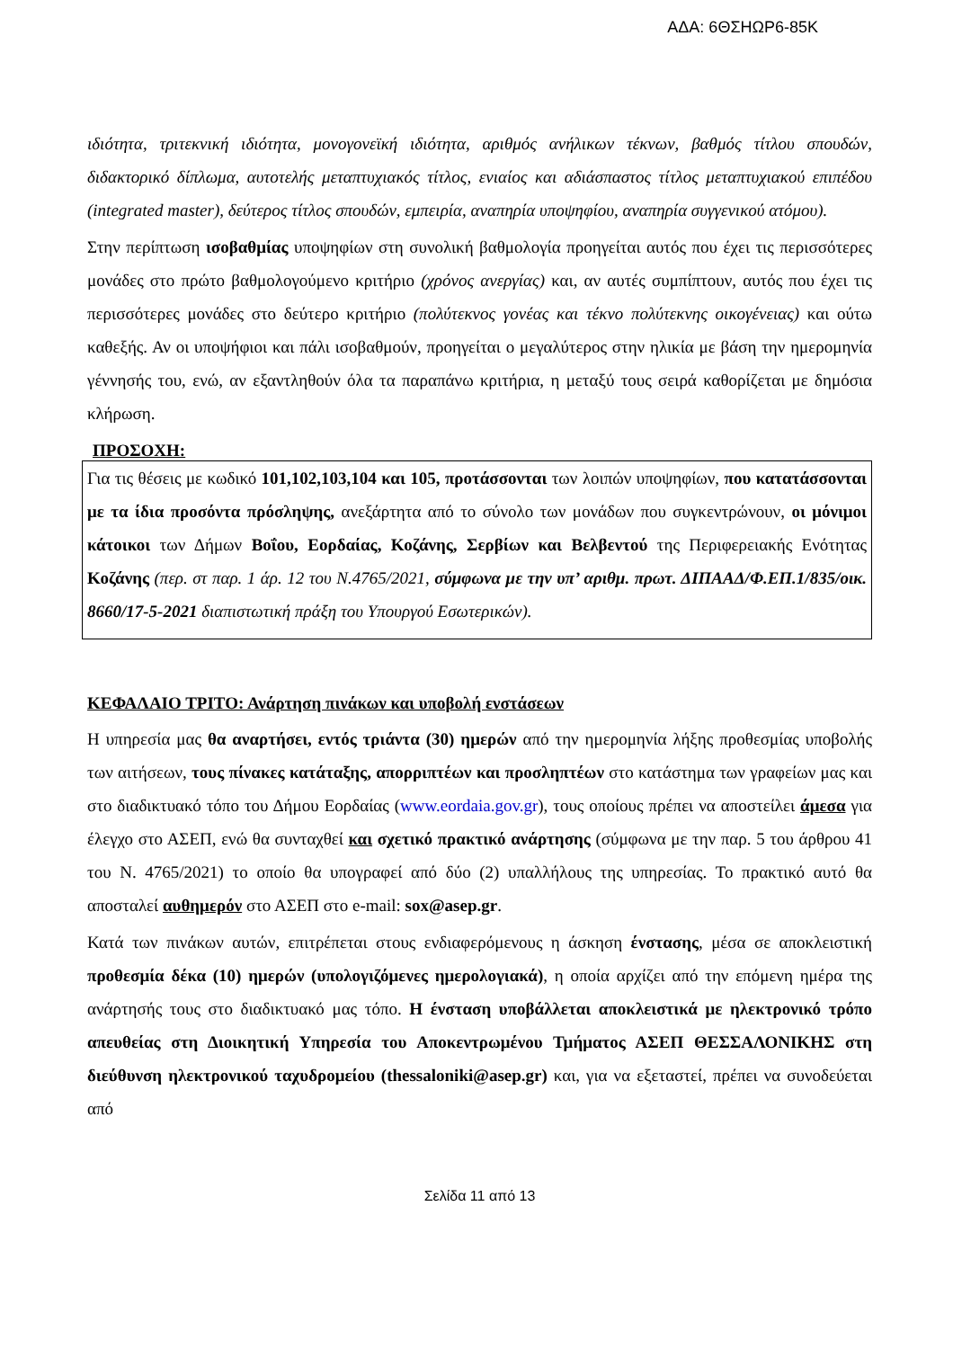ΑΔΑ: 6ΘΣΗΩΡ6-85Κ
ιδιότητα, τριτεκνική ιδιότητα, μονογονεϊκή ιδιότητα, αριθμός ανήλικων τέκνων, βαθμός τίτλου σπουδών, διδακτορικό δίπλωμα, αυτοτελής μεταπτυχιακός τίτλος, ενιαίος και αδιάσπαστος τίτλος μεταπτυχιακού επιπέδου (integrated master), δεύτερος τίτλος σπουδών, εμπειρία, αναπηρία υποψηφίου, αναπηρία συγγενικού ατόμου).
Στην περίπτωση ισοβαθμίας υποψηφίων στη συνολική βαθμολογία προηγείται αυτός που έχει τις περισσότερες μονάδες στο πρώτο βαθμολογούμενο κριτήριο (χρόνος ανεργίας) και, αν αυτές συμπίπτουν, αυτός που έχει τις περισσότερες μονάδες στο δεύτερο κριτήριο (πολύτεκνος γονέας και τέκνο πολύτεκνης οικογένειας) και ούτω καθεξής. Αν οι υποψήφιοι και πάλι ισοβαθμούν, προηγείται ο μεγαλύτερος στην ηλικία με βάση την ημερομηνία γέννησής του, ενώ, αν εξαντληθούν όλα τα παραπάνω κριτήρια, η μεταξύ τους σειρά καθορίζεται με δημόσια κλήρωση.
ΠΡΟΣΟΧΗ:
Για τις θέσεις με κωδικό 101,102,103,104 και 105, προτάσσονται των λοιπών υποψηφίων, που κατατάσσονται με τα ίδια προσόντα πρόσληψης, ανεξάρτητα από το σύνολο των μονάδων που συγκεντρώνουν, οι μόνιμοι κάτοικοι των Δήμων Βοΐου, Εορδαίας, Κοζάνης, Σερβίων και Βελβεντού της Περιφερειακής Ενότητας Κοζάνης (περ. στ παρ. 1 άρ. 12 του Ν.4765/2021, σύμφωνα με την υπ’ αριθμ. πρωτ. ΔΙΠΑΑΔ/Φ.ΕΠ.1/835/οικ. 8660/17-5-2021 διαπιστωτική πράξη του Υπουργού Εσωτερικών).
ΚΕΦΑΛΑΙΟ ΤΡΙΤΟ: Ανάρτηση πινάκων και υποβολή ενστάσεων
Η υπηρεσία μας θα αναρτήσει, εντός τριάντα (30) ημερών από την ημερομηνία λήξης προθεσμίας υποβολής των αιτήσεων, τους πίνακες κατάταξης, απορριπτέων και προσληπτέων στο κατάστημα των γραφείων μας και στο διαδικτυακό τόπο του Δήμου Εορδαίας (www.eordaia.gov.gr), τους οποίους πρέπει να αποστείλει άμεσα για έλεγχο στο ΑΣΕΠ, ενώ θα συνταχθεί και σχετικό πρακτικό ανάρτησης (σύμφωνα με την παρ. 5 του άρθρου 41 του Ν. 4765/2021) το οποίο θα υπογραφεί από δύο (2) υπαλλήλους της υπηρεσίας. Το πρακτικό αυτό θα αποσταλεί αυθημερόν στο ΑΣΕΠ στο e-mail: sox@asep.gr.
Κατά των πινάκων αυτών, επιτρέπεται στους ενδιαφερόμενους η άσκηση ένστασης, μέσα σε αποκλειστική προθεσμία δέκα (10) ημερών (υπολογιζόμενες ημερολογιακά), η οποία αρχίζει από την επόμενη ημέρα της ανάρτησής τους στο διαδικτυακό μας τόπο. Η ένσταση υποβάλλεται αποκλειστικά με ηλεκτρονικό τρόπο απευθείας στη Διοικητική Υπηρεσία του Αποκεντρωμένου Τμήματος ΑΣΕΠ ΘΕΣΣΑΛΟΝΙΚΗΣ στη διεύθυνση ηλεκτρονικού ταχυδρομείου (thessaloniki@asep.gr) και, για να εξεταστεί, πρέπει να συνοδεύεται από
Σελίδα 11 από 13